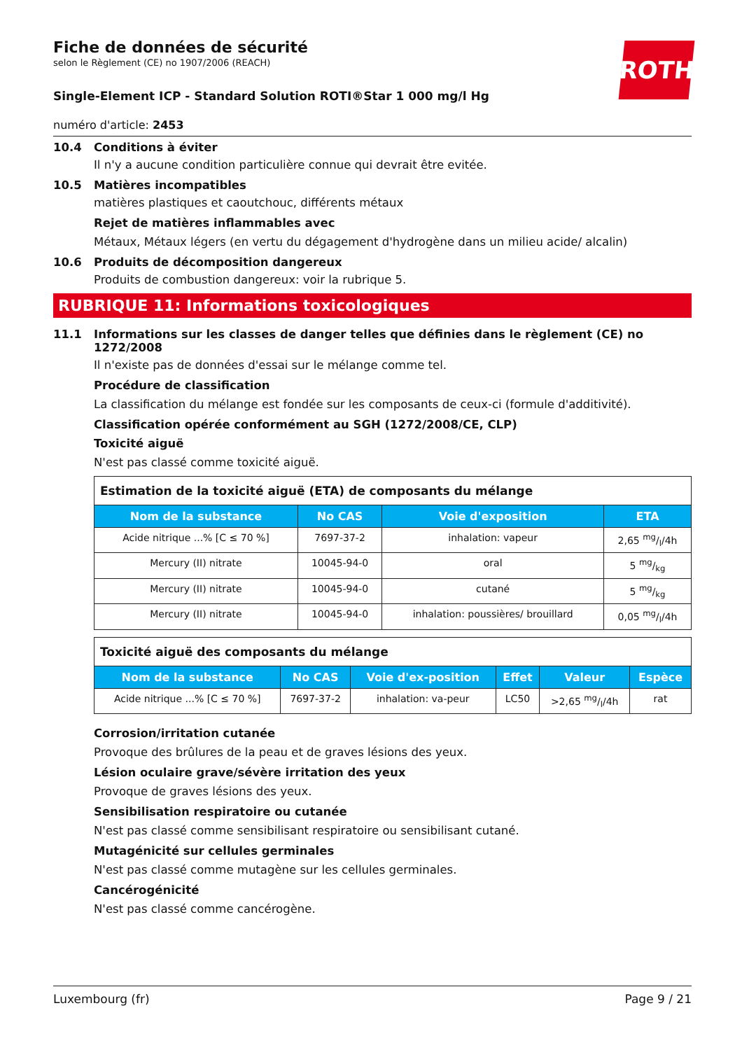Fiche de données de sécurité
selon le Règlement (CE) no 1907/2006 (REACH)
ROTH
Single-Element ICP - Standard Solution ROTI®Star 1 000 mg/l Hg
numéro d'article: 2453
10.4 Conditions à éviter
Il n'y a aucune condition particulière connue qui devrait être evitée.
10.5 Matières incompatibles
matières plastiques et caoutchouc, différents métaux
Rejet de matières inflammables avec
Métaux, Métaux légers (en vertu du dégagement d'hydrogène dans un milieu acide/ alcalin)
10.6 Produits de décomposition dangereux
Produits de combustion dangereux: voir la rubrique 5.
RUBRIQUE 11: Informations toxicologiques
11.1 Informations sur les classes de danger telles que définies dans le règlement (CE) no 1272/2008
Il n'existe pas de données d'essai sur le mélange comme tel.
Procédure de classification
La classification du mélange est fondée sur les composants de ceux-ci (formule d'additivité).
Classification opérée conformément au SGH (1272/2008/CE, CLP)
Toxicité aiguë
N'est pas classé comme toxicité aiguë.
| Estimation de la toxicité aiguë (ETA) de composants du mélange | | | |
| Nom de la substance | No CAS | Voie d'exposition | ETA |
| Acide nitrique ...% [C ≤ 70 %] | 7697-37-2 | inhalation: vapeur | 2,65 mg/l/4h |
| Mercury (II) nitrate | 10045-94-0 | oral | 5 mg/kg |
| Mercury (II) nitrate | 10045-94-0 | cutané | 5 mg/kg |
| Mercury (II) nitrate | 10045-94-0 | inhalation: poussières/ brouillard | 0,05 mg/l/4h |
| Toxicité aiguë des composants du mélange | | | | | |
| Nom de la substance | No CAS | Voie d'ex-position | Effet | Valeur | Espèce |
| Acide nitrique ...% [C ≤ 70 %] | 7697-37-2 | inhalation: va-peur | LC50 | >2,65 mg/l/4h | rat |
Corrosion/irritation cutanée
Provoque des brûlures de la peau et de graves lésions des yeux.
Lésion oculaire grave/sévère irritation des yeux
Provoque de graves lésions des yeux.
Sensibilisation respiratoire ou cutanée
N'est pas classé comme sensibilisant respiratoire ou sensibilisant cutané.
Mutagénicité sur cellules germinales
N'est pas classé comme mutagène sur les cellules germinales.
Cancérogénicité
N'est pas classé comme cancérogène.
Luxembourg (fr) Page 9 / 21